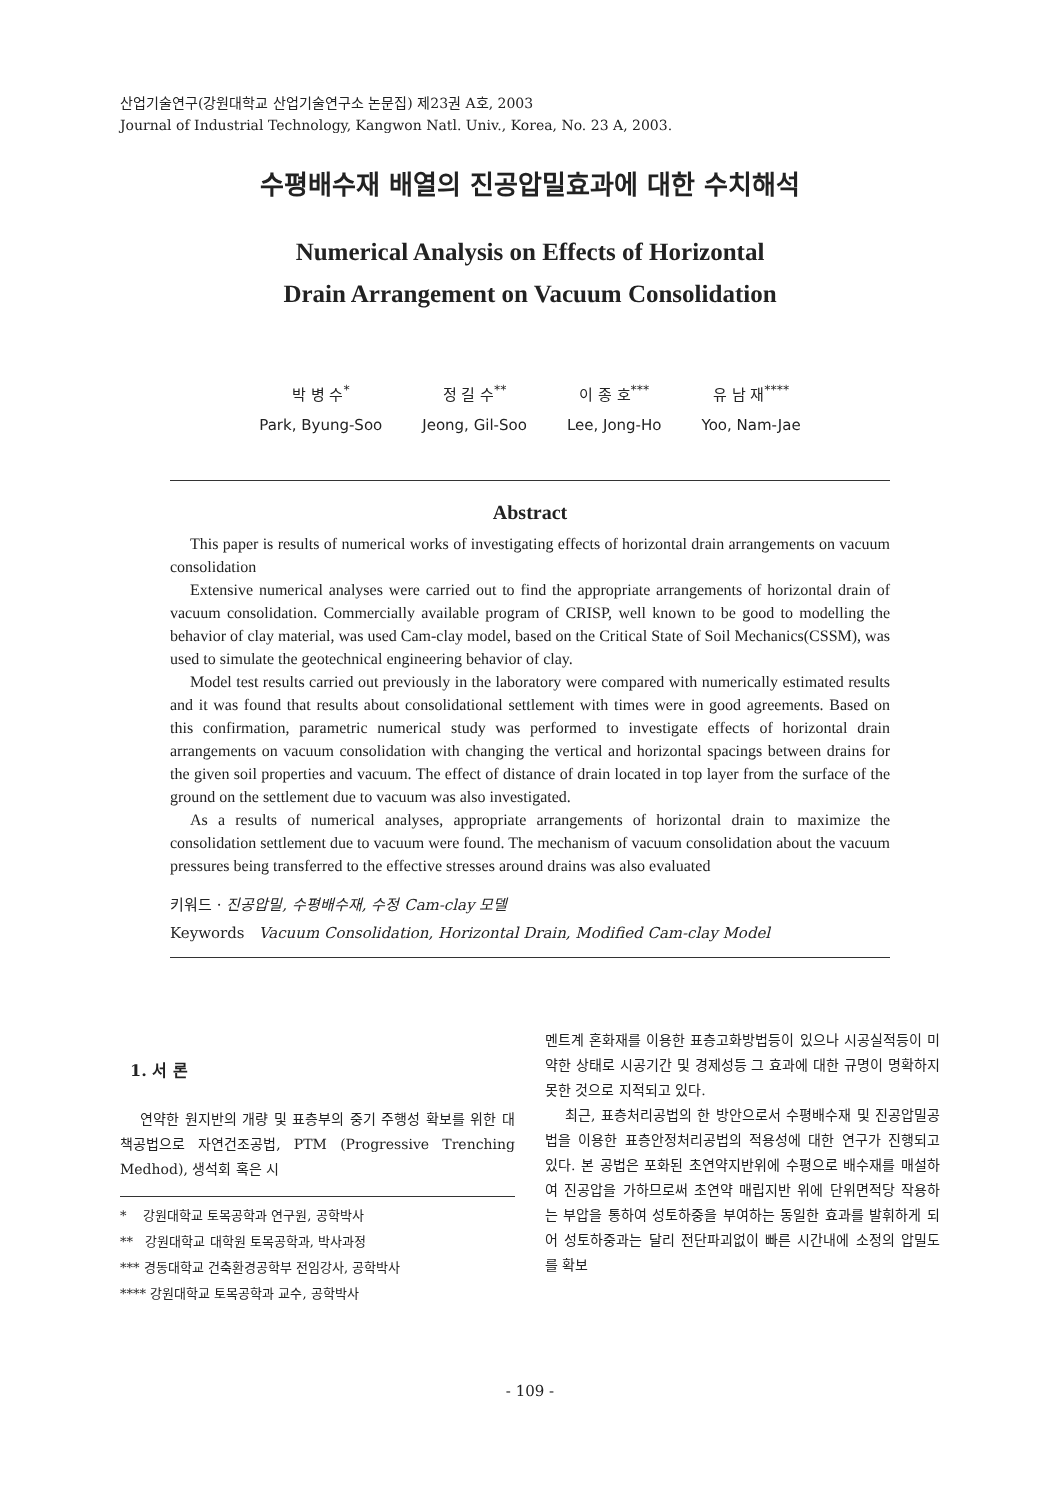산업기술연구(강원대학교 산업기술연구소 논문집) 제23권 A호, 2003
Journal of Industrial Technology, Kangwon Natl. Univ., Korea, No. 23 A, 2003.
수평배수재 배열의 진공압밀효과에 대한 수치해석
Numerical Analysis on Effects of Horizontal
Drain Arrangement on Vacuum Consolidation
박 병 수<sup>*</sup>
Park, Byung-Soo
정 길 수<sup>**</sup>
Jeong, Gil-Soo
이 종 호<sup>***</sup>
Lee, Jong-Ho
유 남 재<sup>****</sup>
Yoo, Nam-Jae
Abstract
This paper is results of numerical works of investigating effects of horizontal drain arrangements on vacuum consolidation
Extensive numerical analyses were carried out to find the appropriate arrangements of horizontal drain of vacuum consolidation. Commercially available program of CRISP, well known to be good to modelling the behavior of clay material, was used Cam-clay model, based on the Critical State of Soil Mechanics(CSSM), was used to simulate the geotechnical engineering behavior of clay.
Model test results carried out previously in the laboratory were compared with numerically estimated results and it was found that results about consolidational settlement with times were in good agreements. Based on this confirmation, parametric numerical study was performed to investigate effects of horizontal drain arrangements on vacuum consolidation with changing the vertical and horizontal spacings between drains for the given soil properties and vacuum. The effect of distance of drain located in top layer from the surface of the ground on the settlement due to vacuum was also investigated.
As a results of numerical analyses, appropriate arrangements of horizontal drain to maximize the consolidation settlement due to vacuum were found. The mechanism of vacuum consolidation about the vacuum pressures being transferred to the effective stresses around drains was also evaluated
키워드 · 진공압밀, 수평배수재, 수정 Cam-clay 모델
Keywords Vacuum Consolidation, Horizontal Drain, Modified Cam-clay Model
1. 서 론
연약한 원지반의 개량 및 표층부의 중기 주행성 확보를 위한 대책공법으로 자연건조공법, PTM (Progressive Trenching Medhod), 생석회 혹은 시
* 강원대학교 토목공학과 연구원, 공학박사
** 강원대학교 대학원 토목공학과, 박사과정
*** 경동대학교 건축환경공학부 전임강사, 공학박사
**** 강원대학교 토목공학과 교수, 공학박사
멘트계 혼화재를 이용한 표층고화방법등이 있으나 시공실적등이 미약한 상태로 시공기간 및 경제성등 그 효과에 대한 규명이 명확하지 못한 것으로 지적되고 있다.
최근, 표층처리공법의 한 방안으로서 수평배수재 및 진공압밀공법을 이용한 표층안정처리공법의 적용성에 대한 연구가 진행되고 있다. 본 공법은 포화된 초연약지반위에 수평으로 배수재를 매설하여 진공압을 가하므로써 초연약 매립지반 위에 단위면적당 작용하는 부압을 통하여 성토하중을 부여하는 동일한 효과를 발휘하게 되어 성토하중과는 달리 전단파괴없이 빠른 시간내에 소정의 압밀도를 확보
- 109 -